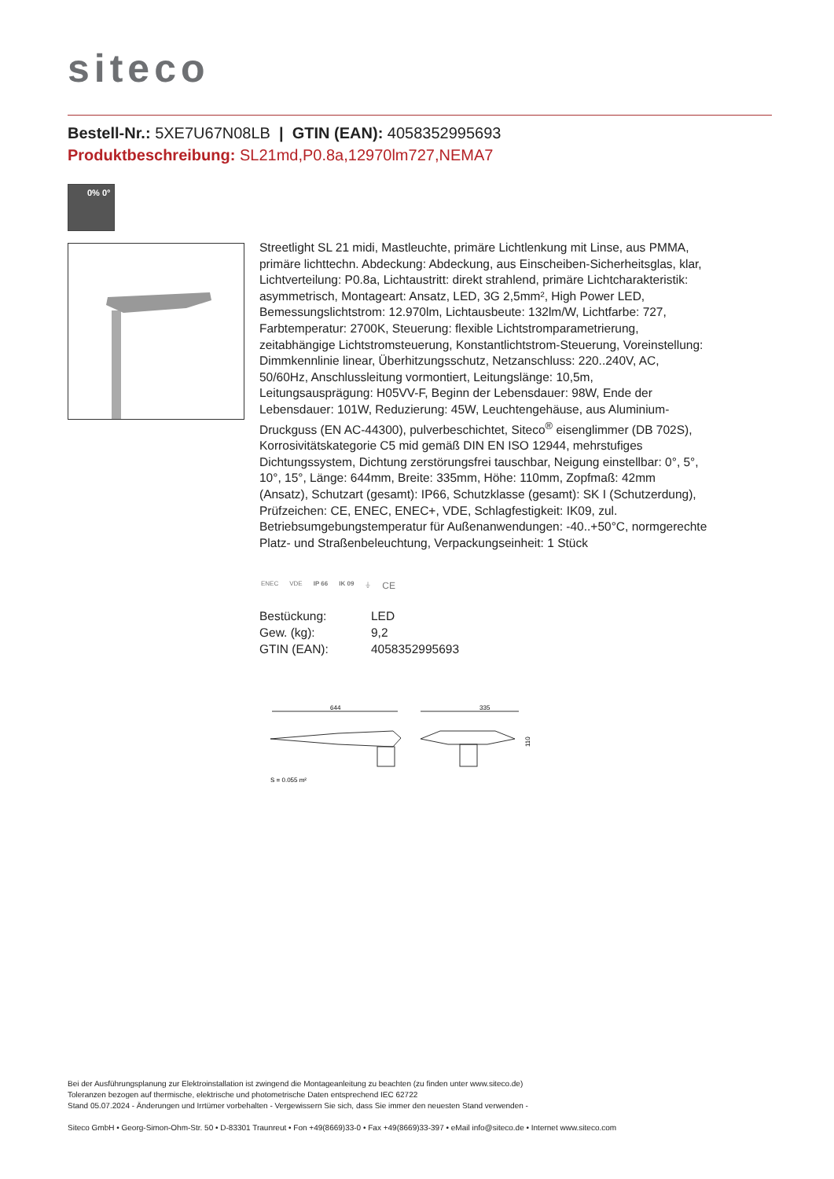siteco
Bestell-Nr.: 5XE7U67N08LB | GTIN (EAN): 4058352995693
Produktbeschreibung: SL21md,P0.8a,12970lm727,NEMA7
0% 0°
Streetlight SL 21 midi, Mastleuchte, primäre Lichtlenkung mit Linse, aus PMMA, primäre lichttechn. Abdeckung: Abdeckung, aus Einscheiben-Sicherheitsglas, klar, Lichtverteilung: P0.8a, Lichtaustritt: direkt strahlend, primäre Lichtcharakteristik: asymmetrisch, Montageart: Ansatz, LED, 3G 2,5mm², High Power LED, Bemessungslichtstrom: 12.970lm, Lichtausbeute: 132lm/W, Lichtfarbe: 727, Farbtemperatur: 2700K, Steuerung: flexible Lichtstromparametrierung, zeitabhängige Lichtstromsteuerung, Konstantlichtstrom-Steuerung, Voreinstellung: Dimmkennlinie linear, Überhitzungsschutz, Netzanschluss: 220..240V, AC, 50/60Hz, Anschlussleitung vormontiert, Leitungslänge: 10,5m, Leitungsausprägung: H05VV-F, Beginn der Lebensdauer: 98W, Ende der Lebensdauer: 101W, Reduzierung: 45W, Leuchtengehäuse, aus Aluminium-Druckguss (EN AC-44300), pulverbeschichtet, Siteco<sup>®</sup> eisenglimmer (DB 702S), Korrosivitätskategorie C5 mid gemäß DIN EN ISO 12944, mehrstufiges Dichtungssystem, Dichtung zerstörungsfrei tauschbar, Neigung einstellbar: 0°, 5°, 10°, 15°, Länge: 644mm, Breite: 335mm, Höhe: 110mm, Zopfmaß: 42mm (Ansatz), Schutzart (gesamt): IP66, Schutzklasse (gesamt): SK I (Schutzerdung), Prüfzeichen: CE, ENEC, ENEC+, VDE, Schlagfestigkeit: IK09, zul. Betriebsumgebungstemperatur für Außenanwendungen: -40..+50°C, normgerechte Platz- und Straßenbeleuchtung, Verpackungseinheit: 1 Stück
ENEC VDE IP 66 IK 09 ⏚ CE
| Bestückung: | LED |
| Gew. (kg): | 9,2 |
| GTIN (EAN): | 4058352995693 |
644
335
110
S = 0.055 m²
Bei der Ausführungsplanung zur Elektroinstallation ist zwingend die Montageanleitung zu beachten (zu finden unter www.siteco.de)
Toleranzen bezogen auf thermische, elektrische und photometrische Daten entsprechend IEC 62722
Stand 05.07.2024 - Änderungen und Irrtümer vorbehalten - Vergewissern Sie sich, dass Sie immer den neuesten Stand verwenden -
Siteco GmbH • Georg-Simon-Ohm-Str. 50 • D-83301 Traunreut • Fon +49(8669)33-0 • Fax +49(8669)33-397 • eMail info@siteco.de • Internet www.siteco.com